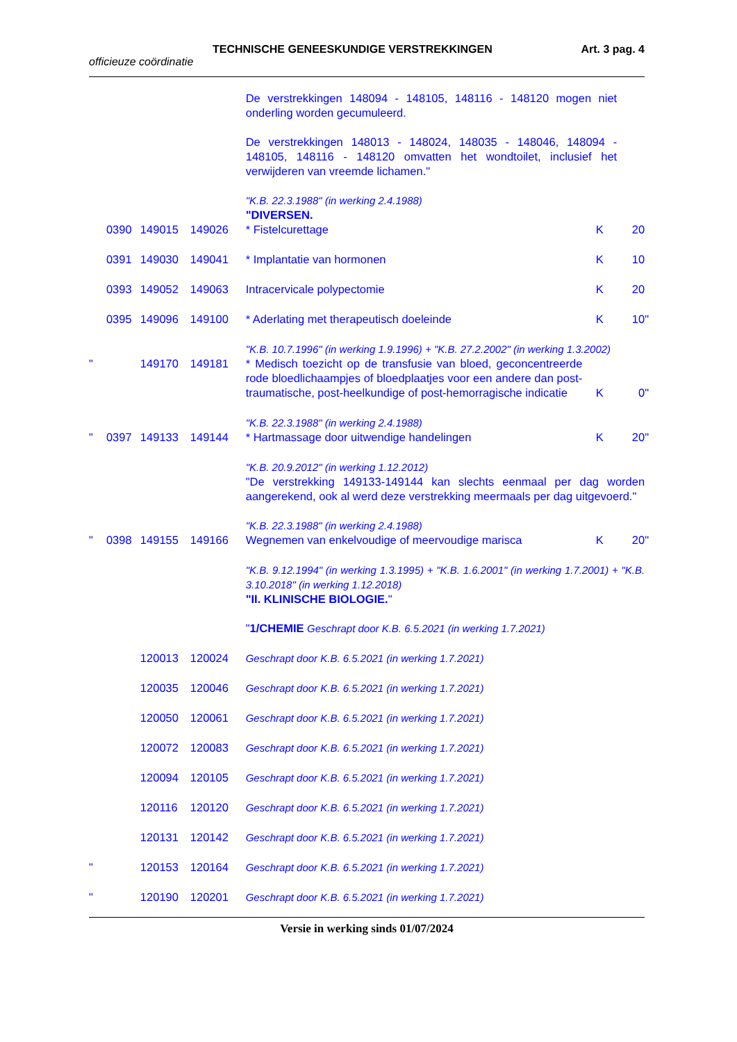TECHNISCHE GENEESKUNDIGE VERSTREKKINGEN Art. 3 pag. 4
officieuze coördinatie
| | | | | De verstrekkingen 148094 - 148105, 148116 - 148120 mogen niet onderling worden gecumuleerd. De verstrekkingen 148013 - 148024, 148035 - 148046, 148094 - 148105, 148116 - 148120 omvatten het wondtoilet, inclusief het verwijderen van vreemde lichamen." "K.B. 22.3.1988" (in werking 2.4.1988) "DIVERSEN. | | | |
| | 0390 | 149015 | 149026 | * Fistelcurettage | K | 20 | |
| | 0391 | 149030 | 149041 | * Implantatie van hormonen | K | 10 | |
| | 0393 | 149052 | 149063 | Intracervicale polypectomie | K | 20 | |
| | 0395 | 149096 | 149100 | * Aderlating met therapeutisch doeleinde | K | 10 | " |
| | | | | "K.B. 10.7.1996" (in werking 1.9.1996) + "K.B. 27.2.2002" (in werking 1.3.2002) | | | |
| " | | 149170 | 149181 | * Medisch toezicht op de transfusie van bloed, geconcentreerde rode bloedlichaampjes of bloedplaatjes voor een andere dan post-traumatische, post-heelkundige of post-hemorragische indicatie | K | 0 | " |
| | | | | "K.B. 22.3.1988" (in werking 2.4.1988) | | | |
| " | 0397 | 149133 | 149144 | * Hartmassage door uitwendige handelingen | K | 20 | " |
| | | | | "K.B. 20.9.2012" (in werking 1.12.2012) "De verstrekking 149133-149144 kan slechts eenmaal per dag worden aangerekend, ook al werd deze verstrekking meermaals per dag uitgevoerd." "K.B. 22.3.1988" (in werking 2.4.1988) | | | |
| " | 0398 | 149155 | 149166 | Wegnemen van enkelvoudige of meervoudige marisca | K | 20 | " |
| | | | | "K.B. 9.12.1994" (in werking 1.3.1995) + "K.B. 1.6.2001" (in werking 1.7.2001) + "K.B. 3.10.2018" (in werking 1.12.2018) "II. KLINISCHE BIOLOGIE. " " 1/CHEMIE Geschrapt door K.B. 6.5.2021 (in werking 1.7.2021) | | | |
| | | 120013 | 120024 | Geschrapt door K.B. 6.5.2021 (in werking 1.7.2021) | | | |
| | | 120035 | 120046 | Geschrapt door K.B. 6.5.2021 (in werking 1.7.2021) | | | |
| | | 120050 | 120061 | Geschrapt door K.B. 6.5.2021 (in werking 1.7.2021) | | | |
| | | 120072 | 120083 | Geschrapt door K.B. 6.5.2021 (in werking 1.7.2021) | | | |
| | | 120094 | 120105 | Geschrapt door K.B. 6.5.2021 (in werking 1.7.2021) | | | |
| | | 120116 | 120120 | Geschrapt door K.B. 6.5.2021 (in werking 1.7.2021) | | | |
| | | 120131 | 120142 | Geschrapt door K.B. 6.5.2021 (in werking 1.7.2021) | | | |
| " | | 120153 | 120164 | Geschrapt door K.B. 6.5.2021 (in werking 1.7.2021) | | | |
| " | | 120190 | 120201 | Geschrapt door K.B. 6.5.2021 (in werking 1.7.2021) | | | |
Versie in werking sinds 01/07/2024